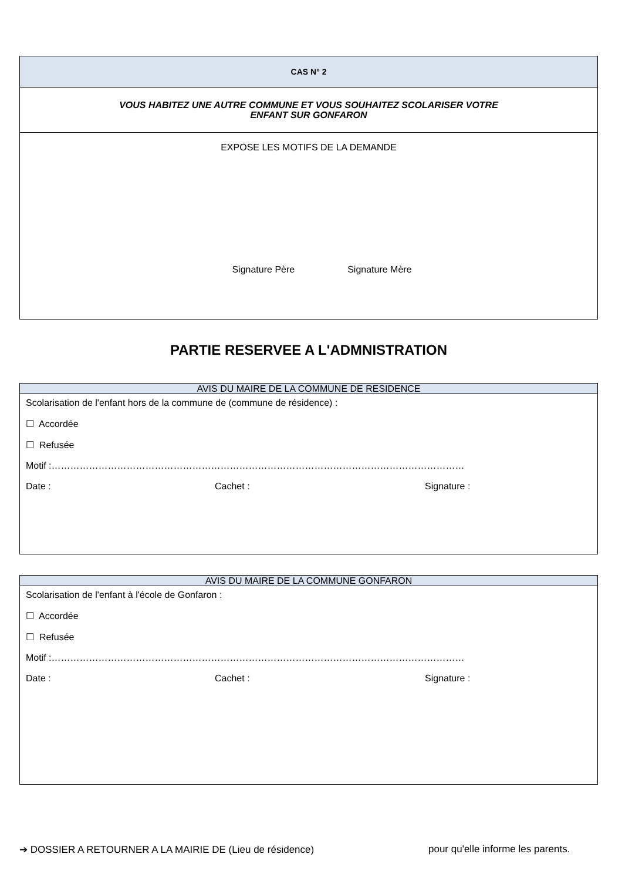| CAS N° 2 |
| VOUS HABITEZ UNE AUTRE COMMUNE ET VOUS SOUHAITEZ SCOLARISER VOTRE ENFANT SUR GONFARON |
| EXPOSE LES MOTIFS DE LA DEMANDE Signature Père Signature Mère |
PARTIE RESERVEE A L'ADMNISTRATION
AVIS DU MAIRE DE LA COMMUNE DE RESIDENCE
Scolarisation de l'enfant hors de la commune de (commune de résidence) :
☐ Accordée
☐ Refusée
Motif :……………………………………………………………………………………………………………………
Date : Cachet : Signature :
AVIS DU MAIRE DE LA COMMUNE GONFARON
Scolarisation de l'enfant à l'école de Gonfaron :
☐ Accordée
☐ Refusée
Motif :……………………………………………………………………………………………………………………
Date : Cachet : Signature :
➔ DOSSIER A RETOURNER A LA MAIRIE DE (Lieu de résidence) pour qu'elle informe les parents.